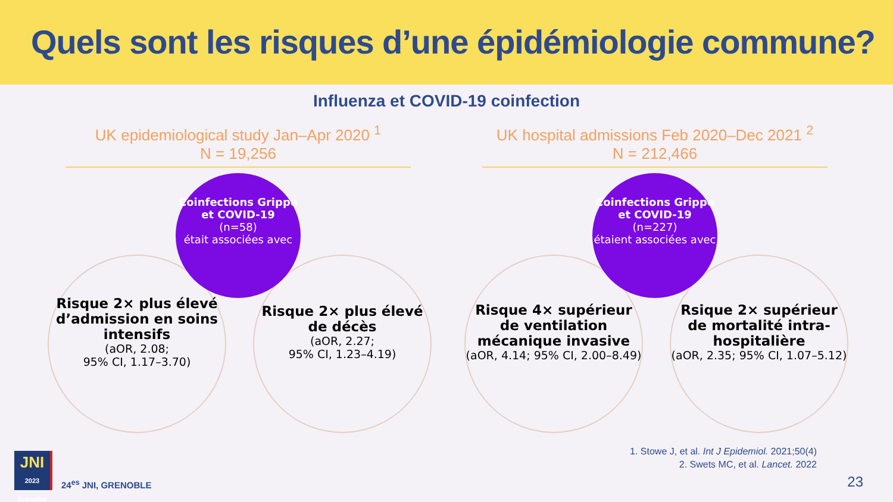Quels sont les risques d’une épidémiologie commune?
Influenza et COVID-19 coinfection
UK epidemiological study Jan–Apr 2020 <sup>1</sup>
N = 19,256
Coinfections Grippe et COVID-19
(n=58)
était associées avec
Risque 2× plus élevé d’admission en soins intensifs
(aOR, 2.08;
95% CI, 1.17–3.70)
Risque 2× plus élevé de décès
(aOR, 2.27;
95% CI, 1.23–4.19)
UK hospital admissions Feb 2020–Dec 2021 <sup>2</sup>
N = 212,466
Coinfections Grippe et COVID-19
(n=227)
étaient associées avec
Risque 4× supérieur de ventilation mécanique invasive
(aOR, 4.14; 95% CI, 2.00–8.49)
Rsique 2× supérieur de mortalité intra-hospitalière
(aOR, 2.35; 95% CI, 1.07–5.12)
1. Stowe J, et al. Int J Epidemiol. 2021;50(4)
2. Swets MC, et al. Lancet. 2022
JNI
2023 Grenoble
24<sup>es</sup> JNI, GRENOBLE
23